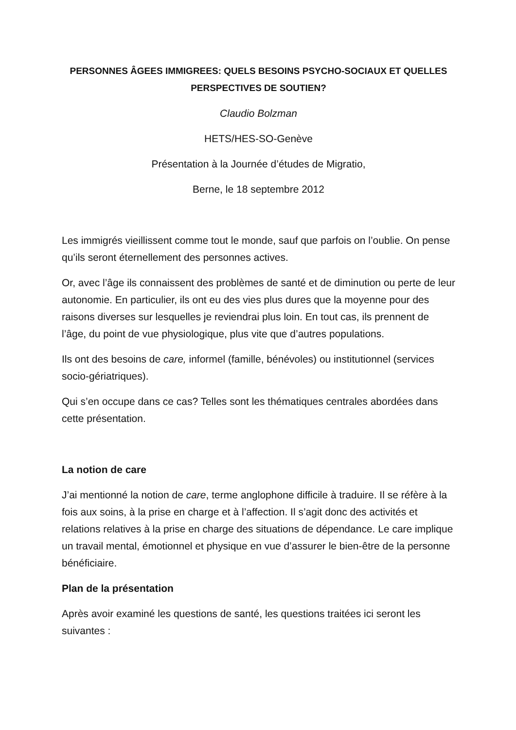PERSONNES ÂGEES IMMIGREES: QUELS BESOINS PSYCHO-SOCIAUX ET QUELLES PERSPECTIVES DE SOUTIEN?
Claudio Bolzman
HETS/HES-SO-Genève
Présentation à la Journée d’études de Migratio,
Berne, le 18 septembre 2012
Les immigrés vieillissent comme tout le monde, sauf que parfois on l’oublie. On pense qu’ils seront éternellement des personnes actives.
Or, avec l’âge ils connaissent des problèmes de santé et de diminution ou perte de leur autonomie. En particulier, ils ont eu des vies plus dures que la moyenne pour des raisons diverses sur lesquelles je reviendrai plus loin. En tout cas, ils prennent de l’âge, du point de vue physiologique, plus vite que d’autres populations.
Ils ont des besoins de care, informel (famille, bénévoles) ou institutionnel (services socio-gériatriques).
Qui s’en occupe dans ce cas? Telles sont les thématiques centrales abordées dans cette présentation.
La notion de care
J’ai mentionné la notion de care, terme anglophone difficile à traduire. Il se réfère à la fois aux soins, à la prise en charge et à l’affection. Il s’agit donc des activités et relations relatives à la prise en charge des situations de dépendance. Le care implique un travail mental, émotionnel et physique en vue d’assurer le bien-être de la personne bénéficiaire.
Plan de la présentation
Après avoir examiné les questions de santé, les questions traitées ici seront les suivantes :